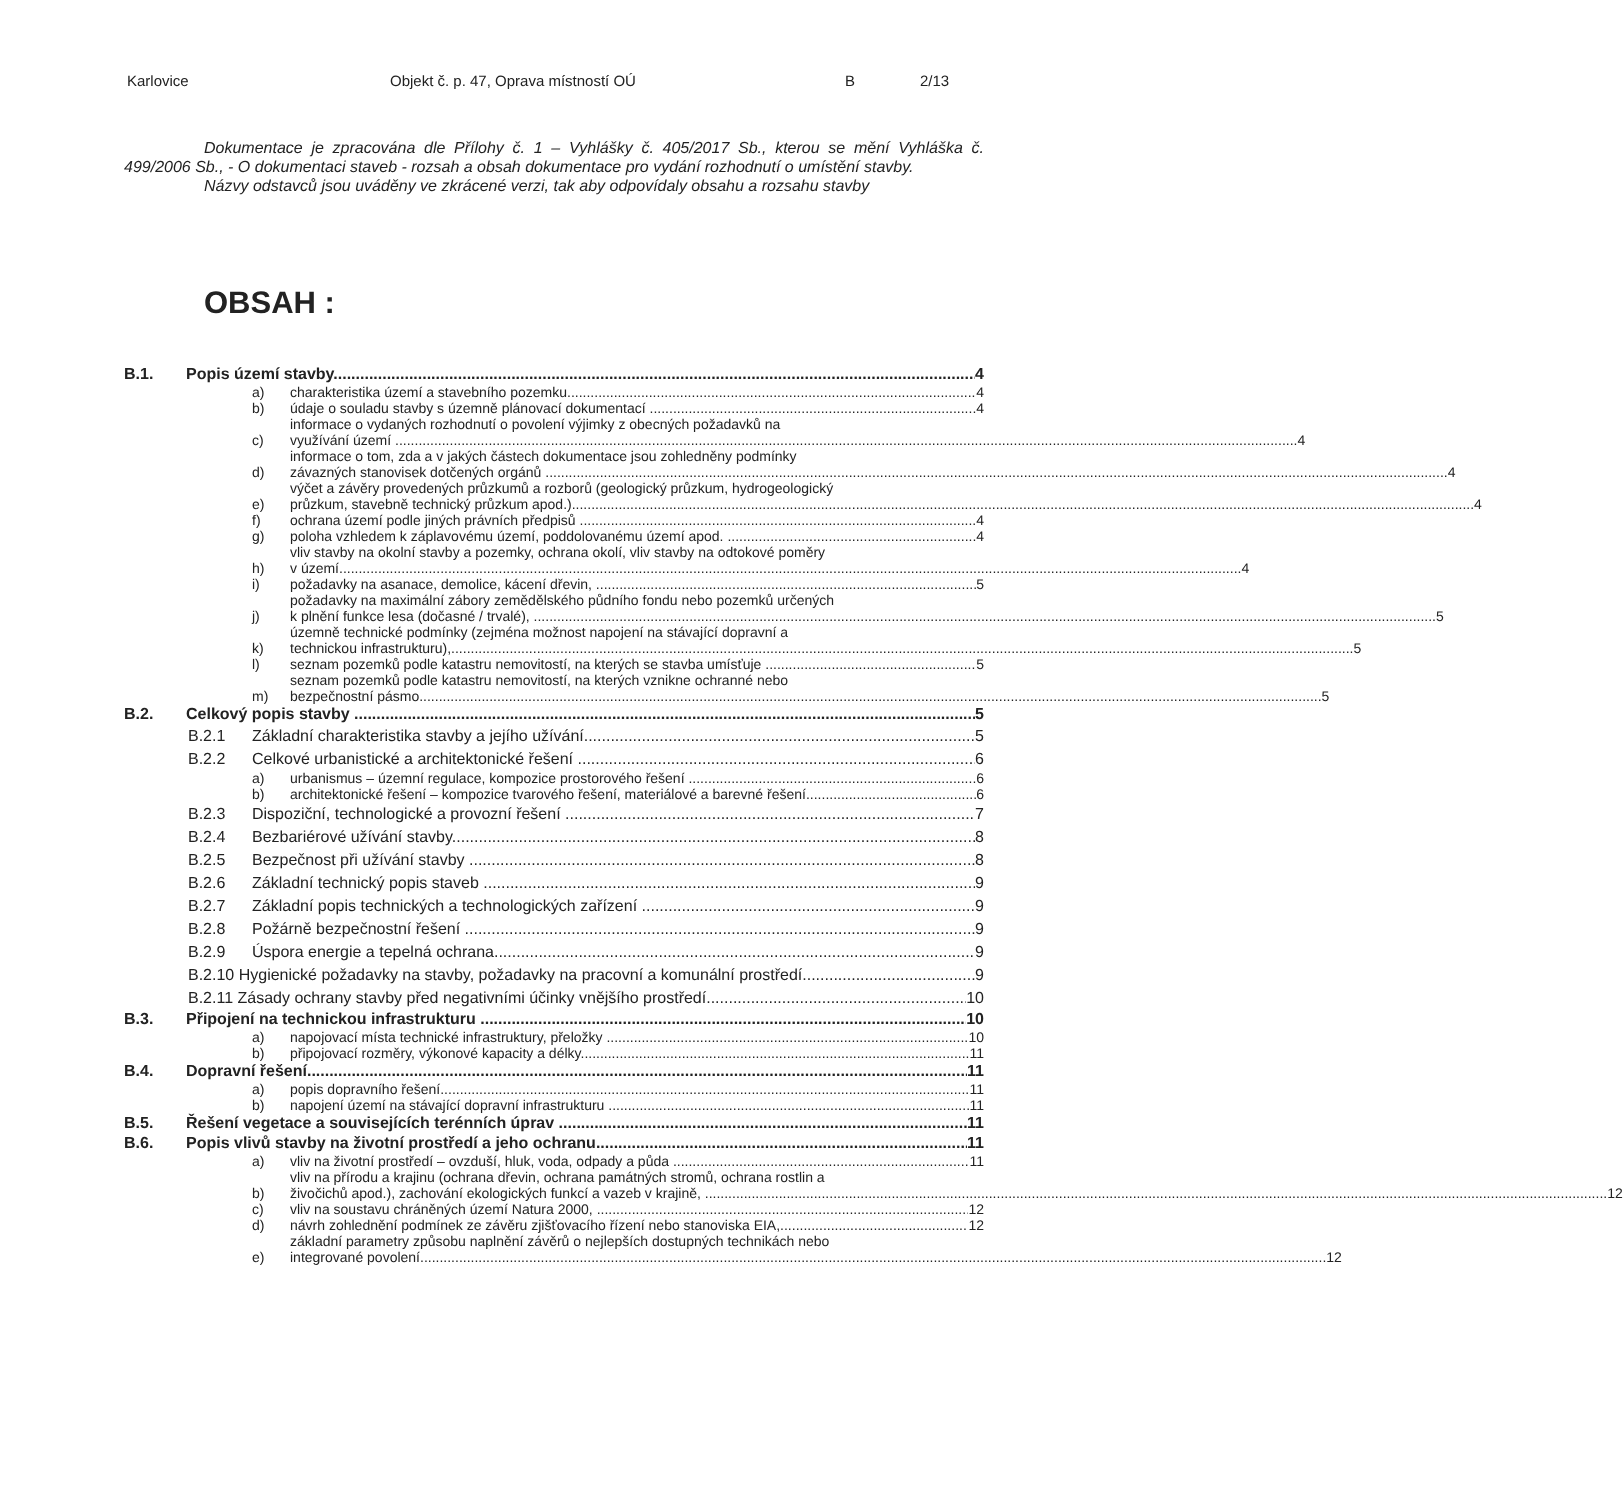Karlovice Objekt č. p. 47, Oprava místností OÚ B 2/13
Dokumentace je zpracována dle Přílohy č. 1 – Vyhlášky č. 405/2017 Sb., kterou se mění Vyhláška č. 499/2006 Sb., - O dokumentaci staveb - rozsah a obsah dokumentace pro vydání rozhodnutí o umístění stavby.
Názvy odstavců jsou uváděny ve zkrácené verzi, tak aby odpovídaly obsahu a rozsahu stavby
OBSAH :
B.1. Popis území stavby 4
a) charakteristika území a stavebního pozemku 4
b) údaje o souladu stavby s územně plánovací dokumentací 4
c)
informace o vydaných rozhodnutí o povolení výjimky z obecných požadavků na
využívání území 4
d)
informace o tom, zda a v jakých částech dokumentace jsou zohledněny podmínky
závazných stanovisek dotčených orgánů 4
e)
výčet a závěry provedených průzkumů a rozborů (geologický průzkum, hydrogeologický
průzkum, stavebně technický průzkum apod.) 4
f) ochrana území podle jiných právních předpisů 4
g) poloha vzhledem k záplavovému území, poddolovanému území apod. 4
h)
vliv stavby na okolní stavby a pozemky, ochrana okolí, vliv stavby na odtokové poměry
v území 4
i) požadavky na asanace, demolice, kácení dřevin, 5
j)
požadavky na maximální zábory zemědělského půdního fondu nebo pozemků určených
k plnění funkce lesa (dočasné / trvalé), 5
k)
územně technické podmínky (zejména možnost napojení na stávající dopravní a
technickou infrastrukturu), 5
l) seznam pozemků podle katastru nemovitostí, na kterých se stavba umísťuje 5
m)
seznam pozemků podle katastru nemovitostí, na kterých vznikne ochranné nebo
bezpečnostní pásmo 5
B.2. Celkový popis stavby 5
B.2.1 Základní charakteristika stavby a jejího užívání 5
B.2.2 Celkové urbanistické a architektonické řešení 6
a) urbanismus – územní regulace, kompozice prostorového řešení 6
b) architektonické řešení – kompozice tvarového řešení, materiálové a barevné řešení 6
B.2.3 Dispoziční, technologické a provozní řešení 7
B.2.4 Bezbariérové užívání stavby 8
B.2.5 Bezpečnost při užívání stavby 8
B.2.6 Základní technický popis staveb 9
B.2.7 Základní popis technických a technologických zařízení 9
B.2.8 Požárně bezpečnostní řešení 9
B.2.9 Úspora energie a tepelná ochrana 9
B.2.10 Hygienické požadavky na stavby, požadavky na pracovní a komunální prostředí 9
B.2.11 Zásady ochrany stavby před negativními účinky vnějšího prostředí 10
B.3. Připojení na technickou infrastrukturu 10
a) napojovací místa technické infrastruktury, přeložky 10
b) připojovací rozměry, výkonové kapacity a délky 11
B.4. Dopravní řešení 11
a) popis dopravního řešení 11
b) napojení území na stávající dopravní infrastrukturu 11
B.5. Řešení vegetace a souvisejících terénních úprav 11
B.6. Popis vlivů stavby na životní prostředí a jeho ochranu 11
a) vliv na životní prostředí – ovzduší, hluk, voda, odpady a půda 11
b)
vliv na přírodu a krajinu (ochrana dřevin, ochrana památných stromů, ochrana rostlin a
živočichů apod.), zachování ekologických funkcí a vazeb v krajině, 12
c) vliv na soustavu chráněných území Natura 2000, 12
d) návrh zohlednění podmínek ze závěru zjišťovacího řízení nebo stanoviska EIA, 12
e)
základní parametry způsobu naplnění závěrů o nejlepších dostupných technikách nebo
integrované povolení. 12